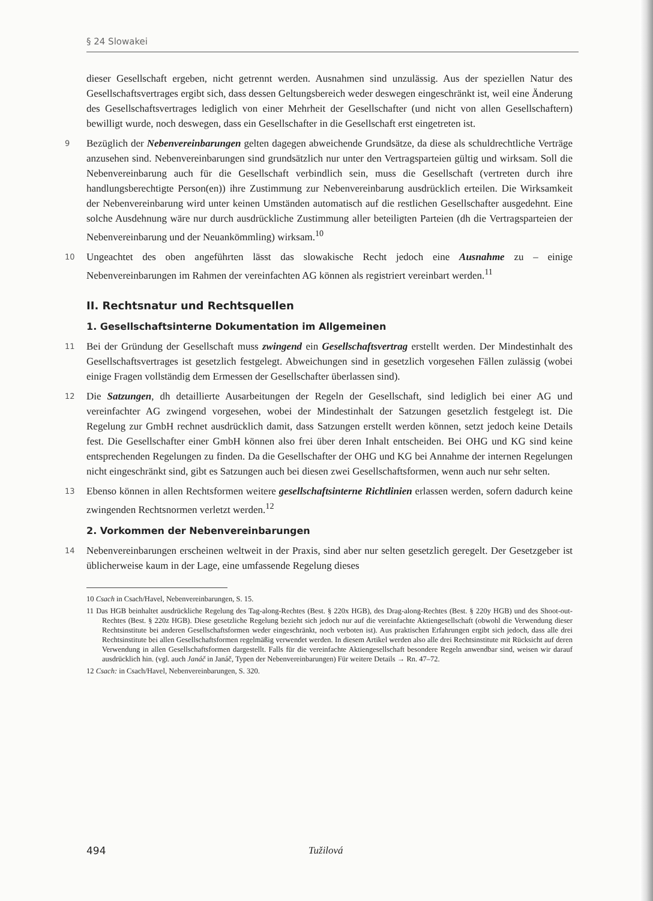§ 24 Slowakei
dieser Gesellschaft ergeben, nicht getrennt werden. Ausnahmen sind unzulässig. Aus der speziellen Natur des Gesellschaftsvertrages ergibt sich, dass dessen Geltungsbereich weder deswegen eingeschränkt ist, weil eine Änderung des Gesellschaftsvertrages lediglich von einer Mehrheit der Gesellschafter (und nicht von allen Gesellschaftern) bewilligt wurde, noch deswegen, dass ein Gesellschafter in die Gesellschaft erst eingetreten ist.
9 Bezüglich der Nebenvereinbarungen gelten dagegen abweichende Grundsätze, da diese als schuldrechtliche Verträge anzusehen sind. Nebenvereinbarungen sind grundsätzlich nur unter den Vertragsparteien gültig und wirksam. Soll die Nebenvereinbarung auch für die Gesellschaft verbindlich sein, muss die Gesellschaft (vertreten durch ihre handlungsberechtigte Person(en)) ihre Zustimmung zur Nebenvereinbarung ausdrücklich erteilen. Die Wirksamkeit der Nebenvereinbarung wird unter keinen Umständen automatisch auf die restlichen Gesellschafter ausgedehnt. Eine solche Ausdehnung wäre nur durch ausdrückliche Zustimmung aller beteiligten Parteien (dh die Vertragsparteien der Nebenvereinbarung und der Neuankömmling) wirksam.<sup>10</sup>
10 Ungeachtet des oben angeführten lässt das slowakische Recht jedoch eine Ausnahme zu – einige Nebenvereinbarungen im Rahmen der vereinfachten AG können als registriert vereinbart werden.<sup>11</sup>
II. Rechtsnatur und Rechtsquellen
1. Gesellschaftsinterne Dokumentation im Allgemeinen
11 Bei der Gründung der Gesellschaft muss zwingend ein Gesellschaftsvertrag erstellt werden. Der Mindestinhalt des Gesellschaftsvertrages ist gesetzlich festgelegt. Abweichungen sind in gesetzlich vorgesehen Fällen zulässig (wobei einige Fragen vollständig dem Ermessen der Gesellschafter überlassen sind).
12 Die Satzungen, dh detaillierte Ausarbeitungen der Regeln der Gesellschaft, sind lediglich bei einer AG und vereinfachter AG zwingend vorgesehen, wobei der Mindestinhalt der Satzungen gesetzlich festgelegt ist. Die Regelung zur GmbH rechnet ausdrücklich damit, dass Satzungen erstellt werden können, setzt jedoch keine Details fest. Die Gesellschafter einer GmbH können also frei über deren Inhalt entscheiden. Bei OHG und KG sind keine entsprechenden Regelungen zu finden. Da die Gesellschafter der OHG und KG bei Annahme der internen Regelungen nicht eingeschränkt sind, gibt es Satzungen auch bei diesen zwei Gesellschaftsformen, wenn auch nur sehr selten.
13 Ebenso können in allen Rechtsformen weitere gesellschaftsinterne Richtlinien erlassen werden, sofern dadurch keine zwingenden Rechtsnormen verletzt werden.<sup>12</sup>
2. Vorkommen der Nebenvereinbarungen
14 Nebenvereinbarungen erscheinen weltweit in der Praxis, sind aber nur selten gesetzlich geregelt. Der Gesetzgeber ist üblicherweise kaum in der Lage, eine umfassende Regelung dieses
10 Csach in Csach/Havel, Nebenvereinbarungen, S. 15.
11 Das HGB beinhaltet ausdrückliche Regelung des Tag-along-Rechtes (Best. § 220x HGB), des Drag-along-Rechtes (Best. § 220y HGB) und des Shoot-out-Rechtes (Best. § 220z HGB). Diese gesetzliche Regelung bezieht sich jedoch nur auf die vereinfachte Aktiengesellschaft (obwohl die Verwendung dieser Rechtsinstitute bei anderen Gesellschaftsformen weder eingeschränkt, noch verboten ist). Aus praktischen Erfahrungen ergibt sich jedoch, dass alle drei Rechtsinstitute bei allen Gesellschaftsformen regelmäßig verwendet werden. In diesem Artikel werden also alle drei Rechtsinstitute mit Rücksicht auf deren Verwendung in allen Gesellschaftsformen dargestellt. Falls für die vereinfachte Aktiengesellschaft besondere Regeln anwendbar sind, weisen wir darauf ausdrücklich hin. (vgl. auch Janáč in Janáč, Typen der Nebenvereinbarungen) Für weitere Details → Rn. 47–72.
12 Csach: in Csach/Havel, Nebenvereinbarungen, S. 320.
494 Tužilová